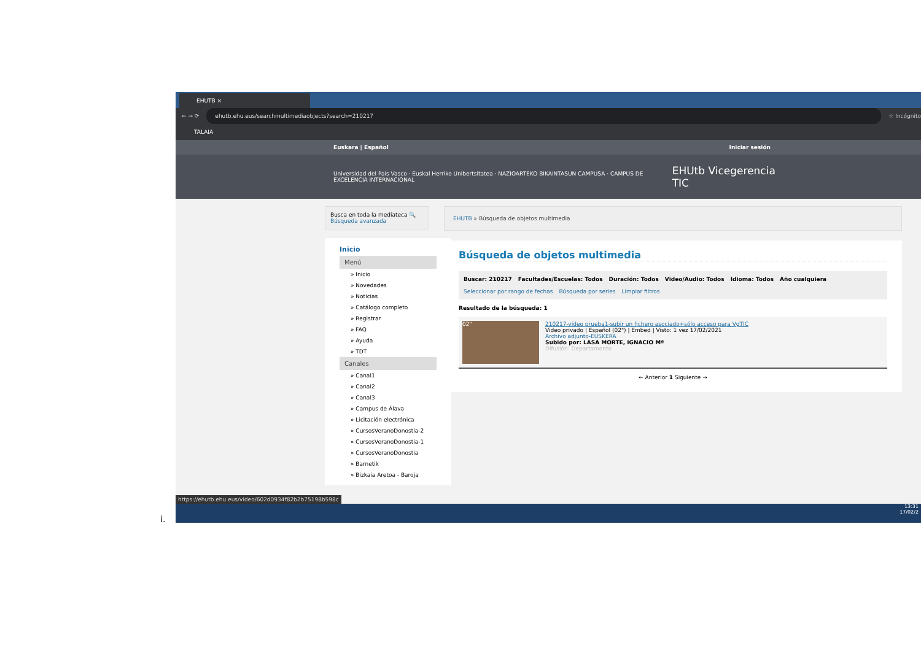EHUTB ×
← → ⟳ ehutb.ehu.eus/searchmultimediaobjects?search=210217
☆ Incógnito
TALAIA
Euskara | Español Iniciar sesión
Universidad del País Vasco · Euskal Herriko Unibertsitatea · NAZIOARTEKO BIKAINTASUN CAMPUSA · CAMPUS DE EXCELENCIA INTERNACIONAL EHUtb Vicegerencia TIC
Busca en toda la mediateca 🔍
Búsqueda avanzada
Inicio
Menú
» Inicio
» Novedades
» Noticias
» Catálogo completo
» Registrar
» FAQ
» Ayuda
» TDT
Canales
» Canal1
» Canal2
» Canal3
» Campus de Álava
» Licitación electrónica
» CursosVeranoDonostia-2
» CursosVeranoDonostia-1
» CursosVeranoDonostia
» Barnetik
» Bizkaia Aretoa - Baroja
EHUTB » Búsqueda de objetos multimedia
Búsqueda de objetos multimedia
Buscar: 210217
Facultades/Escuelas: Todos
Duración: Todos
Video/Audio: Todos
Idioma: Todos
Año cualquiera
Seleccionar por rango de fechas Búsqueda por series Limpiar filtros
Resultado de la búsqueda: 1
02"
210217-video prueba1-subir un fichero asociado+sólo acceso para VgTIC
Video privado | Español (02") | Embed | Visto: 1 vez 17/02/2021
Archivo adjunto-EUSKERA
Subido por: LASA MORTE, IGNACIO Mª
Difusión: Departamento
← Anterior 1 Siguiente →
https://ehutb.ehu.eus/video/602d0934f82b2b75198b598c
13:31
17/02/2
i.